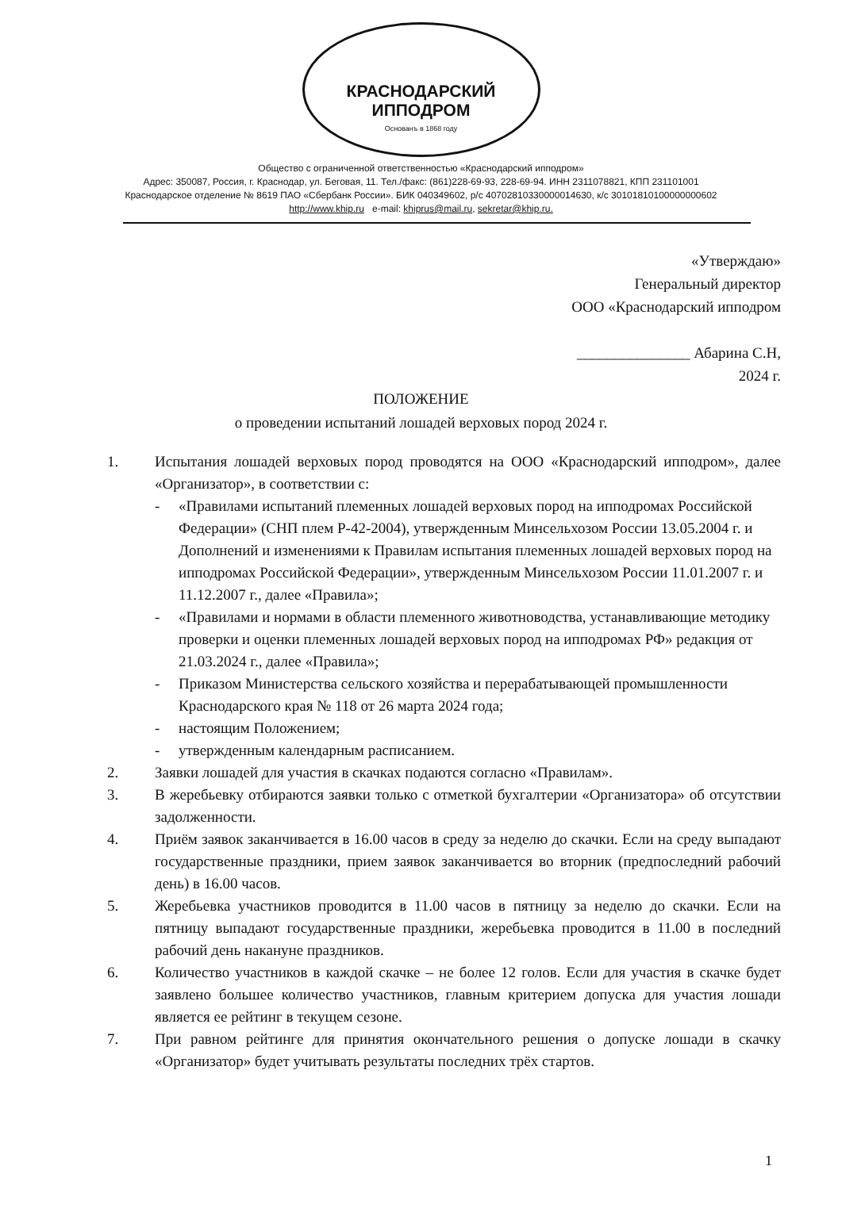КРАСНОДАРСКИЙ ИППОДРОМ
Основанъ в 1868 году
Общество с ограниченной ответственностью «Краснодарский ипподром»
Адрес: 350087, Россия, г. Краснодар, ул. Беговая, 11. Тел./факс: (861)228-69-93, 228-69-94. ИНН 2311078821, КПП 231101001
Краснодарское отделение № 8619 ПАО «Сбербанк России». БИК 040349602, р/с 40702810330000014630, к/с 30101810100000000602
http://www.khip.ru e-mail: khiprus@mail.ru, sekretar@khip.ru.
«Утверждаю»
Генеральный директор
ООО «Краснодарский ипподром
_______________ Абарина С.Н,
2024 г.
ПОЛОЖЕНИЕ
о проведении испытаний лошадей верховых пород 2024 г.
1. Испытания лошадей верховых пород проводятся на ООО «Краснодарский ипподром», далее «Организатор», в соответствии с:
- «Правилами испытаний племенных лошадей верховых пород на ипподромах Российской Федерации» (СНП плем Р-42-2004), утвержденным Минсельхозом России 13.05.2004 г. и Дополнений и изменениями к Правилам испытания племенных лошадей верховых пород на ипподромах Российской Федерации», утвержденным Минсельхозом России 11.01.2007 г. и 11.12.2007 г., далее «Правила»;
- «Правилами и нормами в области племенного животноводства, устанавливающие методику проверки и оценки племенных лошадей верховых пород на ипподромах РФ» редакция от 21.03.2024 г., далее «Правила»;
- Приказом Министерства сельского хозяйства и перерабатывающей промышленности Краснодарского края № 118 от 26 марта 2024 года;
- настоящим Положением;
- утвержденным календарным расписанием.
2. Заявки лошадей для участия в скачках подаются согласно «Правилам».
3. В жеребьевку отбираются заявки только с отметкой бухгалтерии «Организатора» об отсутствии задолженности.
4. Приём заявок заканчивается в 16.00 часов в среду за неделю до скачки. Если на среду выпадают государственные праздники, прием заявок заканчивается во вторник (предпоследний рабочий день) в 16.00 часов.
5. Жеребьевка участников проводится в 11.00 часов в пятницу за неделю до скачки. Если на пятницу выпадают государственные праздники, жеребьевка проводится в 11.00 в последний рабочий день накануне праздников.
6. Количество участников в каждой скачке – не более 12 голов. Если для участия в скачке будет заявлено большее количество участников, главным критерием допуска для участия лошади является ее рейтинг в текущем сезоне.
7. При равном рейтинге для принятия окончательного решения о допуске лошади в скачку «Организатор» будет учитывать результаты последних трёх стартов.
1